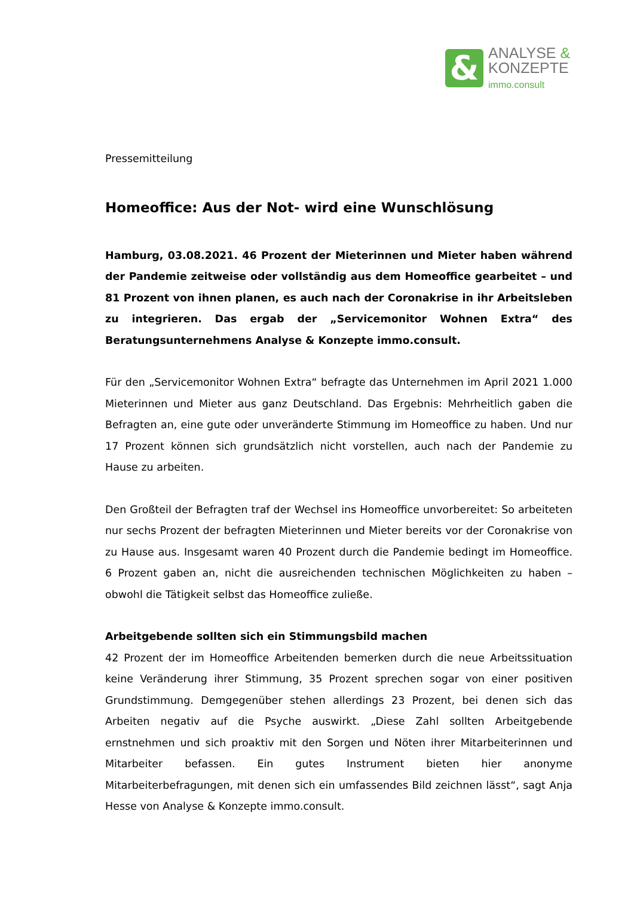&
ANALYSE &
KONZEPTE
immo.consult
Pressemitteilung
Homeoffice: Aus der Not- wird eine Wunschlösung
Hamburg, 03.08.2021. 46 Prozent der Mieterinnen und Mieter haben während der Pandemie zeitweise oder vollständig aus dem Homeoffice gearbeitet – und 81 Prozent von ihnen planen, es auch nach der Coronakrise in ihr Arbeitsleben zu integrieren. Das ergab der „Servicemonitor Wohnen Extra“ des Beratungsunternehmens Analyse & Konzepte immo.consult.
Für den „Servicemonitor Wohnen Extra“ befragte das Unternehmen im April 2021 1.000 Mieterinnen und Mieter aus ganz Deutschland. Das Ergebnis: Mehrheitlich gaben die Befragten an, eine gute oder unveränderte Stimmung im Homeoffice zu haben. Und nur 17 Prozent können sich grundsätzlich nicht vorstellen, auch nach der Pandemie zu Hause zu arbeiten.
Den Großteil der Befragten traf der Wechsel ins Homeoffice unvorbereitet: So arbeiteten nur sechs Prozent der befragten Mieterinnen und Mieter bereits vor der Coronakrise von zu Hause aus. Insgesamt waren 40 Prozent durch die Pandemie bedingt im Homeoffice. 6 Prozent gaben an, nicht die ausreichenden technischen Möglichkeiten zu haben – obwohl die Tätigkeit selbst das Homeoffice zuließe.
Arbeitgebende sollten sich ein Stimmungsbild machen
42 Prozent der im Homeoffice Arbeitenden bemerken durch die neue Arbeitssituation keine Veränderung ihrer Stimmung, 35 Prozent sprechen sogar von einer positiven Grundstimmung. Demgegenüber stehen allerdings 23 Prozent, bei denen sich das Arbeiten negativ auf die Psyche auswirkt. „Diese Zahl sollten Arbeitgebende ernstnehmen und sich proaktiv mit den Sorgen und Nöten ihrer Mitarbeiterinnen und Mitarbeiter befassen. Ein gutes Instrument bieten hier anonyme Mitarbeiterbefragungen, mit denen sich ein umfassendes Bild zeichnen lässt“, sagt Anja Hesse von Analyse & Konzepte immo.consult.